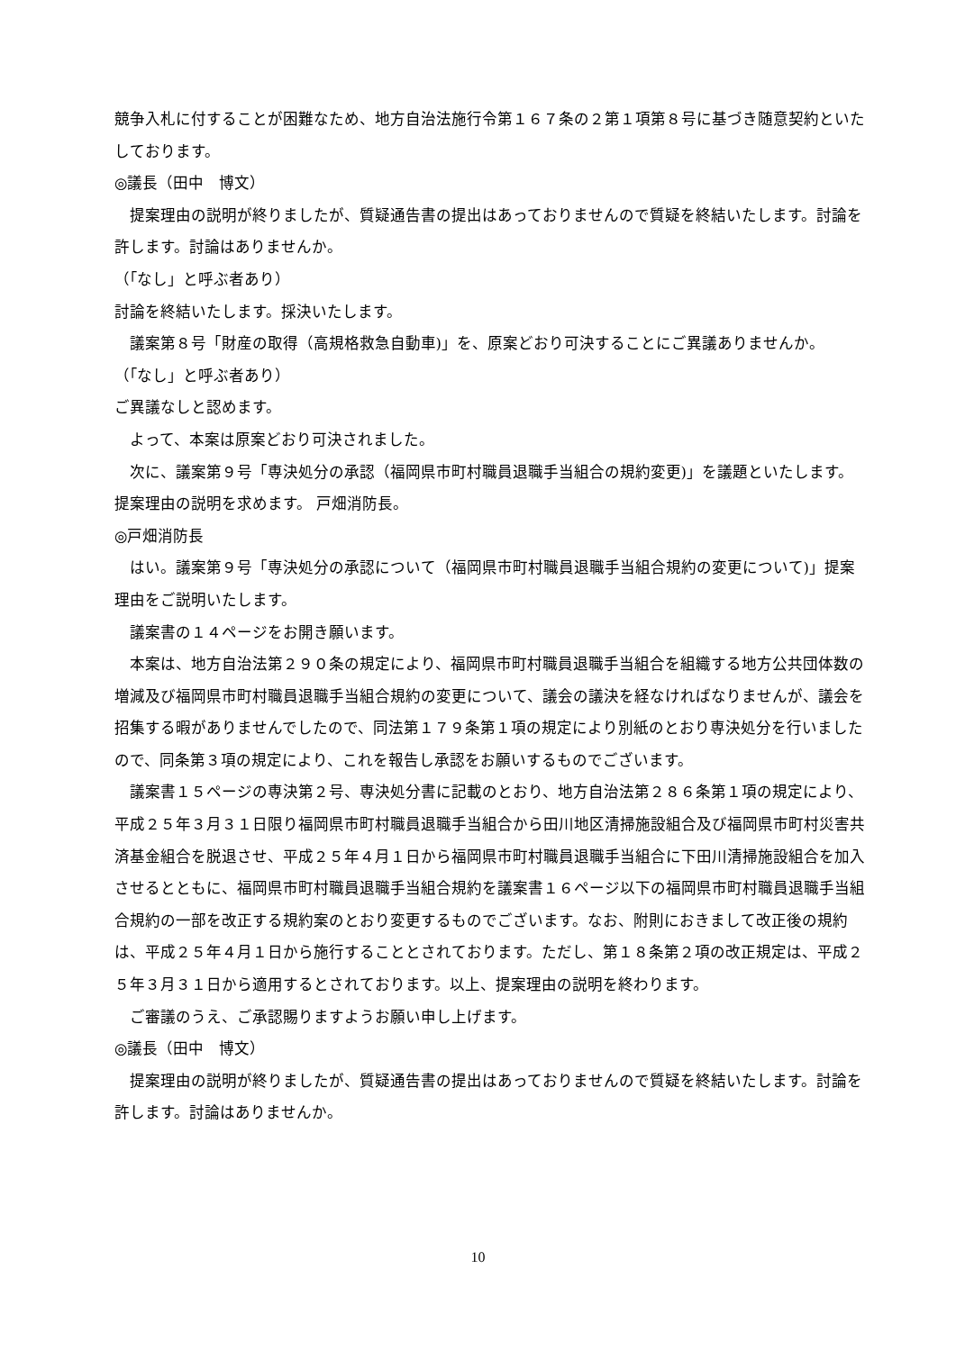競争入札に付することが困難なため、地方自治法施行令第１６７条の２第１項第８号に基づき随意契約といたしております。
◎議長（田中　博文）
提案理由の説明が終りましたが、質疑通告書の提出はあっておりませんので質疑を終結いたします。討論を許します。討論はありませんか。
（｢なし」と呼ぶ者あり）
討論を終結いたします。採決いたします。
議案第８号「財産の取得（高規格救急自動車)」を、原案どおり可決することにご異議ありませんか。
（｢なし」と呼ぶ者あり）
ご異議なしと認めます。
よって、本案は原案どおり可決されました。
次に、議案第９号「専決処分の承認（福岡県市町村職員退職手当組合の規約変更)」を議題といたします。提案理由の説明を求めます。 戸畑消防長。
◎戸畑消防長
はい。議案第９号「専決処分の承認について（福岡県市町村職員退職手当組合規約の変更について)」提案理由をご説明いたします。
議案書の１４ページをお開き願います。
本案は、地方自治法第２９０条の規定により、福岡県市町村職員退職手当組合を組織する地方公共団体数の増減及び福岡県市町村職員退職手当組合規約の変更について、議会の議決を経なければなりませんが、議会を招集する暇がありませんでしたので、同法第１７９条第１項の規定により別紙のとおり専決処分を行いましたので、同条第３項の規定により、これを報告し承認をお願いするものでございます。
議案書１５ページの専決第２号、専決処分書に記載のとおり、地方自治法第２８６条第１項の規定により、平成２５年３月３１日限り福岡県市町村職員退職手当組合から田川地区清掃施設組合及び福岡県市町村災害共済基金組合を脱退させ、平成２５年４月１日から福岡県市町村職員退職手当組合に下田川清掃施設組合を加入させるとともに、福岡県市町村職員退職手当組合規約を議案書１６ページ以下の福岡県市町村職員退職手当組合規約の一部を改正する規約案のとおり変更するものでございます。なお、附則におきまして改正後の規約は、平成２５年４月１日から施行することとされております。ただし、第１８条第２項の改正規定は、平成２５年３月３１日から適用するとされております。以上、提案理由の説明を終わります。
ご審議のうえ、ご承認賜りますようお願い申し上げます。
◎議長（田中　博文）
提案理由の説明が終りましたが、質疑通告書の提出はあっておりませんので質疑を終結いたします。討論を許します。討論はありませんか。
10